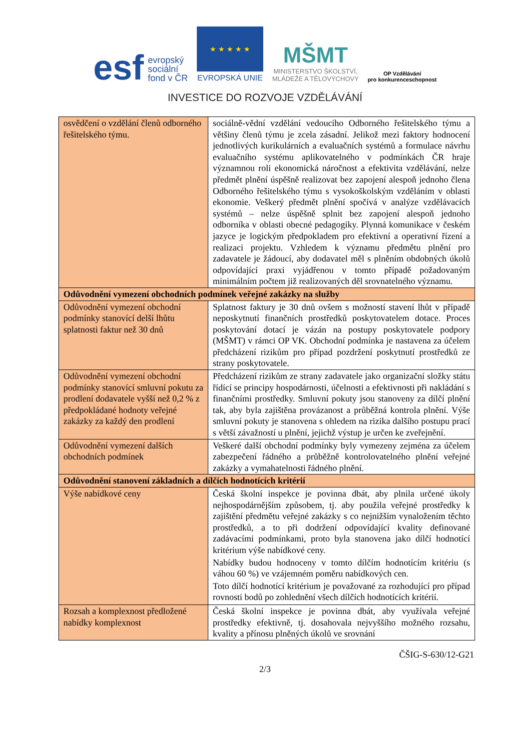esf evropský
sociální
fond v ČR
★ ★ ★ ★ ★
EVROPSKÁ UNIE
MŠMT
MINISTERSTVO ŠKOLSTVÍ,
MLÁDEŽE A TĚLOVÝCHOVY
OP Vzdělávání
pro konkurenceschopnost
INVESTICE DO ROZVOJE VZDĚLÁVÁNÍ
| osvědčení o vzdělání členů odborného řešitelského týmu. | sociálně-vědní vzdělání vedoucího Odborného řešitelského týmu a většiny členů týmu je zcela zásadní. Jelikož mezi faktory hodnocení jednotlivých kurikulárních a evaluačních systémů a formulace návrhu evaluačního systému aplikovatelného v podmínkách ČR hraje významnou roli ekonomická náročnost a efektivita vzdělávání, nelze předmět plnění úspěšně realizovat bez zapojení alespoň jednoho člena Odborného řešitelského týmu s vysokoškolským vzděláním v oblasti ekonomie. Veškerý předmět plnění spočívá v analýze vzdělávacích systémů – nelze úspěšně splnit bez zapojení alespoň jednoho odborníka v oblasti obecné pedagogiky. Plynná komunikace v českém jazyce je logickým předpokladem pro efektivní a operativní řízení a realizaci projektu. Vzhledem k významu předmětu plnění pro zadavatele je žádoucí, aby dodavatel měl s plněním obdobných úkolů odpovídající praxi vyjádřenou v tomto případě požadovaným minimálním počtem již realizovaných děl srovnatelného významu. |
| Odůvodnění vymezení obchodních podmínek veřejné zakázky na služby | |
| Odůvodnění vymezení obchodní podmínky stanovící delší lhůtu splatnosti faktur než 30 dnů | Splatnost faktury je 30 dnů ovšem s možností stavení lhůt v případě neposkytnutí finančních prostředků poskytovatelem dotace. Proces poskytování dotací je vázán na postupy poskytovatele podpory (MŠMT) v rámci OP VK. Obchodní podmínka je nastavena za účelem předcházení rizikům pro případ pozdržení poskytnutí prostředků ze strany poskytovatele. |
| Odůvodnění vymezení obchodní podmínky stanovící smluvní pokutu za prodlení dodavatele vyšší než 0,2 % z předpokládané hodnoty veřejné zakázky za každý den prodlení | Předcházení rizikům ze strany zadavatele jako organizační složky státu řídící se principy hospodárnosti, účelnosti a efektivnosti při nakládání s finančními prostředky. Smluvní pokuty jsou stanoveny za dílčí plnění tak, aby byla zajištěna provázanost a průběžná kontrola plnění. Výše smluvní pokuty je stanovena s ohledem na rizika dalšího postupu prací s větší závažností u plnění, jejichž výstup je určen ke zveřejnění. |
| Odůvodnění vymezení dalších obchodních podmínek | Veškeré další obchodní podmínky byly vymezeny zejména za účelem zabezpečení řádného a průběžně kontrolovatelného plnění veřejné zakázky a vymahatelnosti řádného plnění. |
| Odůvodnění stanovení základních a dílčích hodnotících kritérií | |
| Výše nabídkové ceny | Česká školní inspekce je povinna dbát, aby plnila určené úkoly nejhospodárnějším způsobem, tj. aby použila veřejné prostředky k zajištění předmětu veřejné zakázky s co nejnižším vynaložením těchto prostředků, a to při dodržení odpovídající kvality definované zadávacími podmínkami, proto byla stanovena jako dílčí hodnotící kritérium výše nabídkové ceny. Nabídky budou hodnoceny v tomto dílčím hodnotícím kritériu (s váhou 60 %) ve vzájemném poměru nabídkových cen. Toto dílčí hodnotící kritérium je považované za rozhodující pro případ rovnosti bodů po zohlednění všech dílčích hodnotících kritérií. |
| Rozsah a komplexnost předložené nabídky komplexnost | Česká školní inspekce je povinna dbát, aby využívala veřejné prostředky efektivně, tj. dosahovala nejvyššího možného rozsahu, kvality a přínosu plněných úkolů ve srovnání |
ČŠIG-S-630/12-G21
2/3